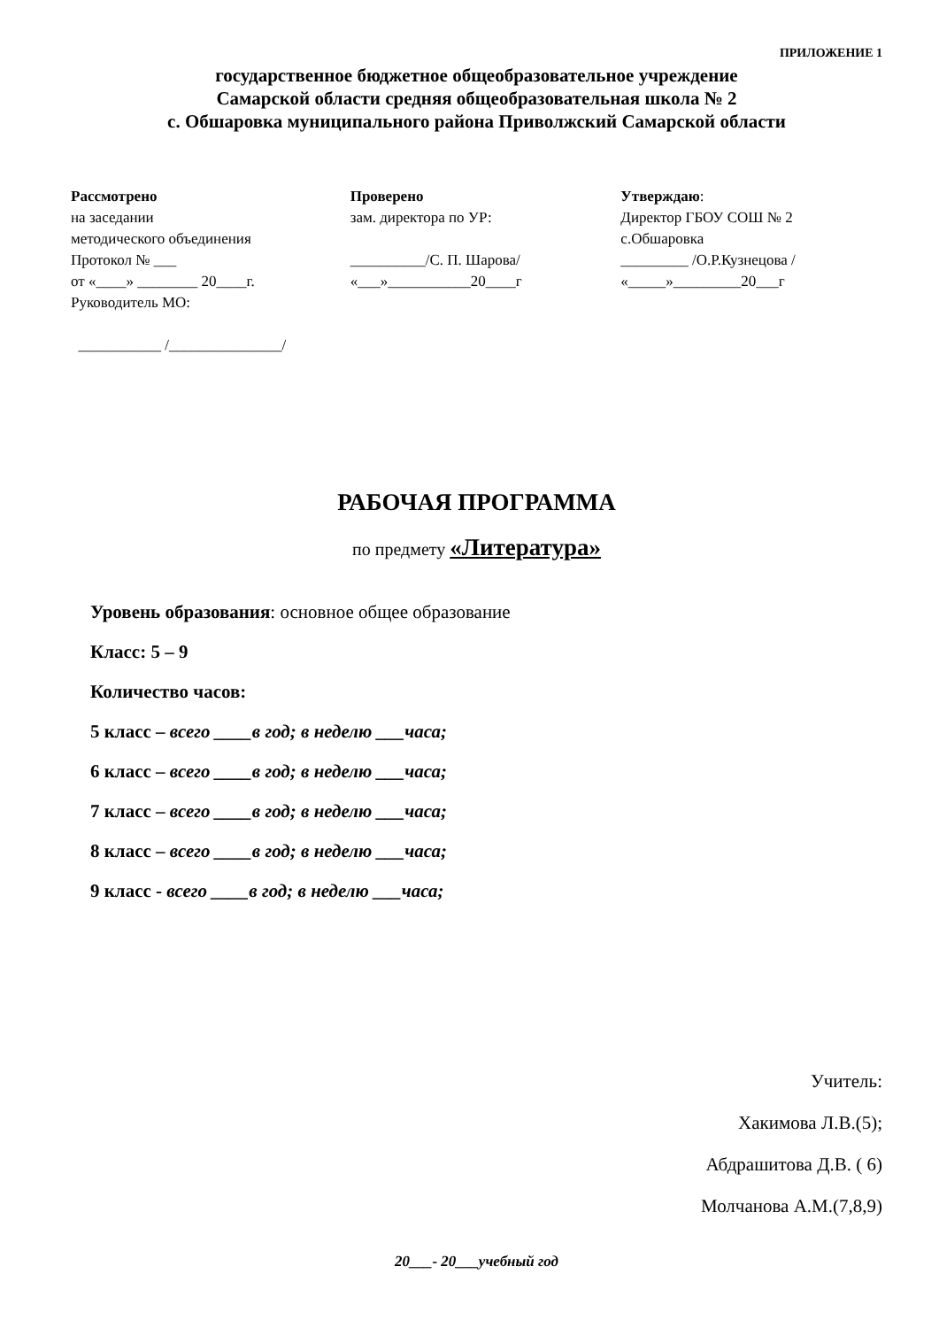ПРИЛОЖЕНИЕ 1
государственное бюджетное общеобразовательное учреждение
Самарской области средняя общеобразовательная школа № 2
с. Обшаровка муниципального района Приволжский Самарской области
Рассмотрено
на заседании
методического объединения
Протокол № ___
от «____» ________ 20____г.
Руководитель МО:
___________ /_______________/
Проверено
зам. директора по УР:
__________/С. П. Шарова/
«___»___________20____г
Утверждаю:
Директор ГБОУ СОШ № 2
с.Обшаровка
_________ /О.Р.Кузнецова /
«_____»_________20___г
РАБОЧАЯ ПРОГРАММА
по предмету «Литература»
Уровень образования: основное общее образование
Класс: 5 – 9
Количество часов:
5 класс – всего ____в год; в неделю ___часа;
6 класс – всего ____в год; в неделю ___часа;
7 класс – всего ____в год; в неделю ___часа;
8 класс – всего ____в год; в неделю ___часа;
9 класс - всего ____в год; в неделю ___часа;
Учитель:
Хакимова Л.В.(5);
Абдрашитова Д.В. ( 6)
Молчанова А.М.(7,8,9)
20___- 20___учебный год